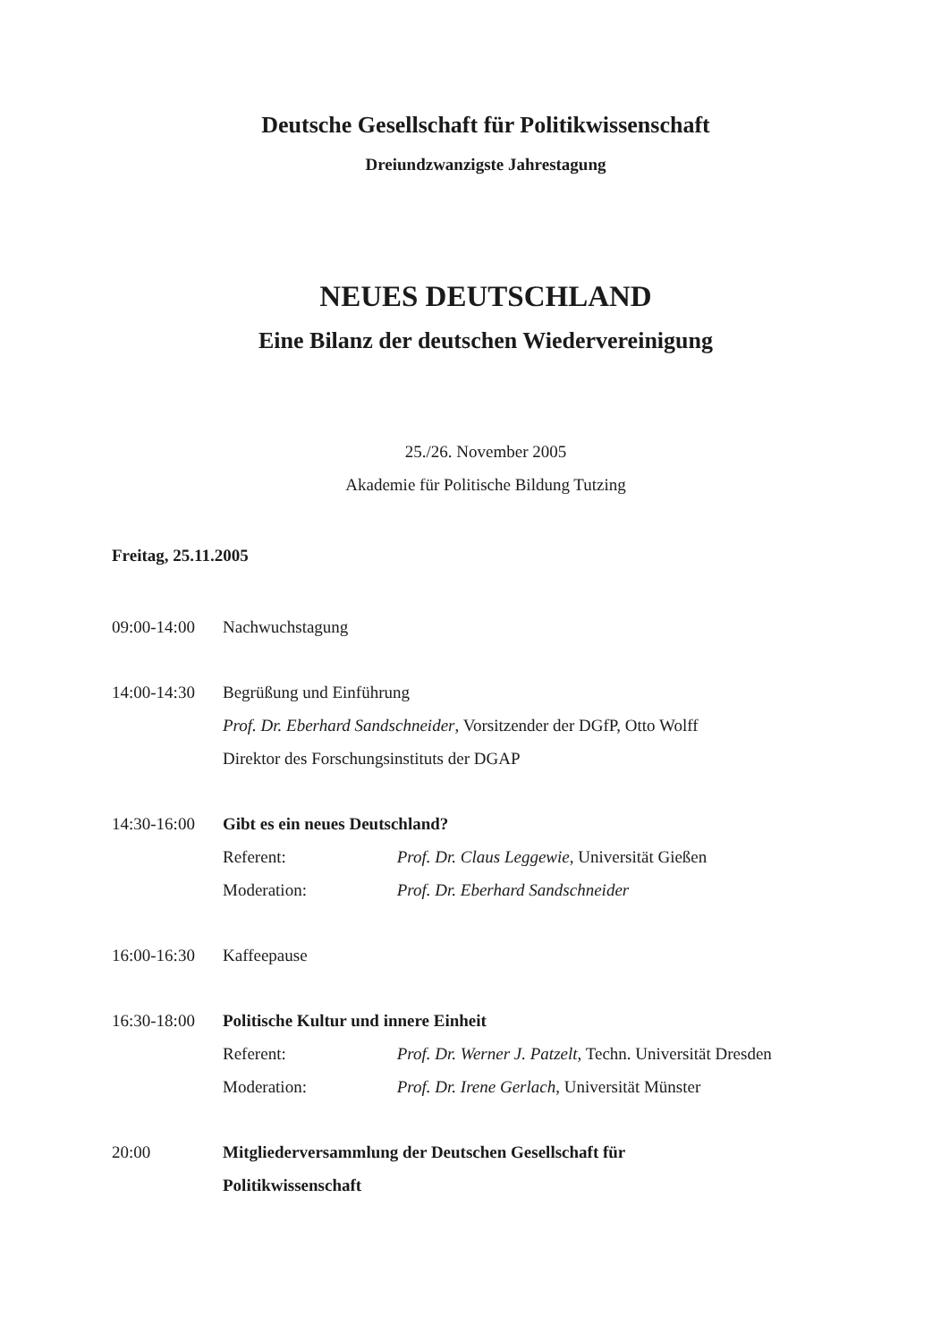Deutsche Gesellschaft für Politikwissenschaft
Dreiundzwanzigste Jahrestagung
NEUES DEUTSCHLAND
Eine Bilanz der deutschen Wiedervereinigung
25./26. November 2005
Akademie für Politische Bildung Tutzing
Freitag, 25.11.2005
09:00-14:00
Nachwuchstagung
14:00-14:30
Begrüßung und Einführung
Prof. Dr. Eberhard Sandschneider, Vorsitzender der DGfP, Otto Wolff
Direktor des Forschungsinstituts der DGAP
14:30-16:00
Gibt es ein neues Deutschland?
Referent: Prof. Dr. Claus Leggewie, Universität Gießen
Moderation: Prof. Dr. Eberhard Sandschneider
16:00-16:30
Kaffeepause
16:30-18:00
Politische Kultur und innere Einheit
Referent: Prof. Dr. Werner J. Patzelt, Techn. Universität Dresden
Moderation: Prof. Dr. Irene Gerlach, Universität Münster
20:00 Mitgliederversammlung der Deutschen Gesellschaft für
Politikwissenschaft